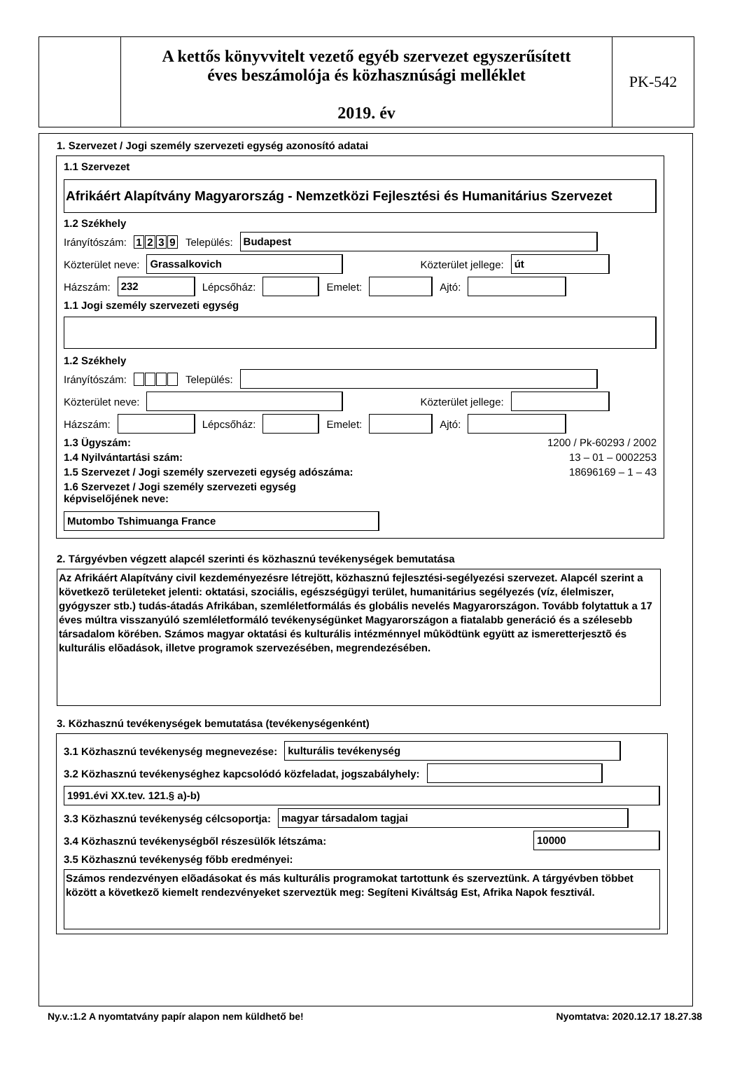A kettős könyvvitelt vezető egyéb szervezet egyszerűsített
éves beszámolója és közhasznúsági melléklet
2019. év
PK-542
1. Szervezet / Jogi személy szervezeti egység azonosító adatai
1.1 Szervezet
Afrikáért Alapítvány Magyarország - Nemzetközi Fejlesztési és Humanitárius Szervezet
1.2 Székhely
Irányítószám: 1239 Település: Budapest
Közterület neve: Grassalkovich Közterület jellege: út
Házszám: 232 Lépcsőház: Emelet: Ajtó:
1.1 Jogi személy szervezeti egység
1.2 Székhely
Irányítószám: Település:
Közterület neve: Közterület jellege:
Házszám: Lépcsőház: Emelet: Ajtó:
1.3 Ügyszám: 1200 / Pk-60293 / 2002
1.4 Nyilvántartási szám: 13 – 01 – 0002253
1.5 Szervezet / Jogi személy szervezeti egység adószáma: 18696169 – 1 – 43
1.6 Szervezet / Jogi személy szervezeti egység képviselőjének neve: Mutombo Tshimuanga France
2. Tárgyévben végzett alapcél szerinti és közhasznú tevékenységek bemutatása
Az Afrikáért Alapítvány civil kezdeményezésre létrejött, közhasznú fejlesztési-segélyezési szervezet. Alapcél szerint a következõ területeket jelenti: oktatási, szociális, egészségügyi terület, humanitárius segélyezés (víz, élelmiszer, gyógyszer stb.) tudás-átadás Afrikában, szemléletformálás és globális nevelés Magyarországon. Tovább folytattuk a 17 éves múltra visszanyúló szemléletformáló tevékenységünket Magyarországon a fiatalabb generáció és a szélesebb társadalom körében. Számos magyar oktatási és kulturális intézménnyel mûködtünk együtt az ismeretterjesztõ és kulturális elõadások, illetve programok szervezésében, megrendezésében.
3. Közhasznú tevékenységek bemutatása (tevékenységenként)
3.1 Közhasznú tevékenység megnevezése: kulturális tevékenység
3.2 Közhasznú tevékenységhez kapcsolódó közfeladat, jogszabályhely:
1991.évi XX.tev. 121.§ a)-b)
3.3 Közhasznú tevékenység célcsoportja: magyar társadalom tagjai
3.4 Közhasznú tevékenységből részesülők létszáma: 10000
3.5 Közhasznú tevékenység főbb eredményei:
Számos rendezvényen elõadásokat és más kulturális programokat tartottunk és szerveztünk. A tárgyévben többet között a következõ kiemelt rendezvényeket szerveztük meg: Segíteni Kiváltság Est, Afrika Napok fesztivál.
Ny.v.:1.2 A nyomtatvány papír alapon nem küldhető be! Nyomtatva: 2020.12.17 18.27.38